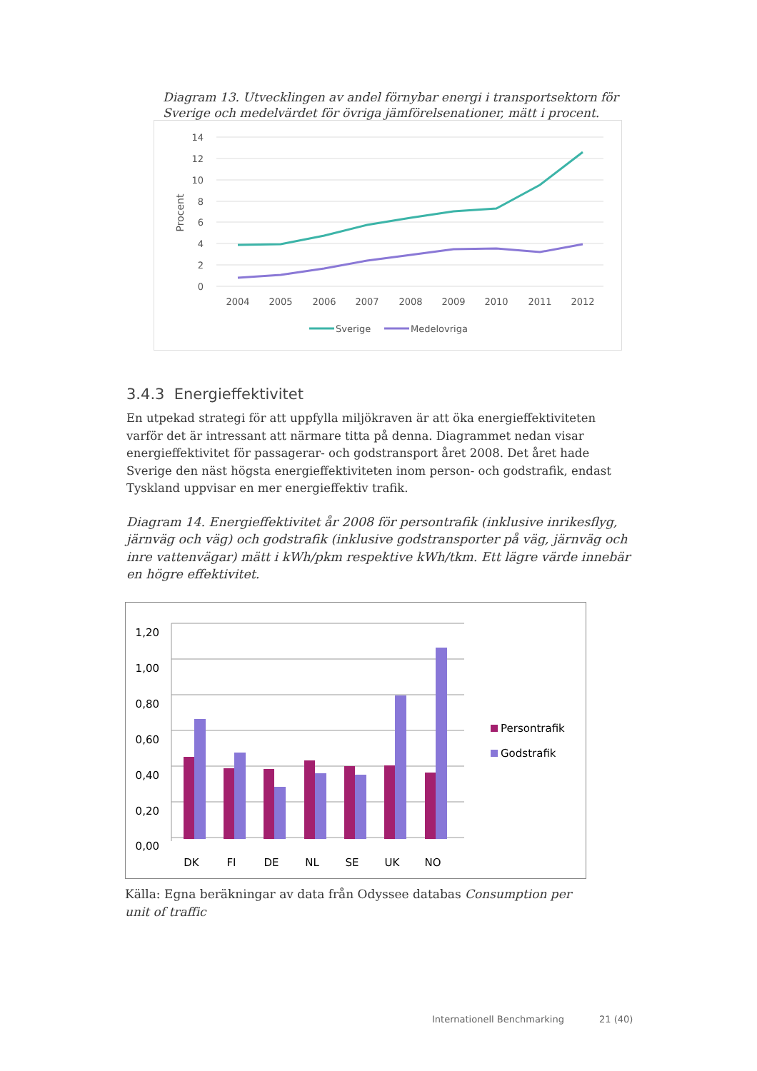Diagram 13. Utvecklingen av andel förnybar energi i transportsektorn för Sverige och medelvärdet för övriga jämförelsenationer, mätt i procent.
14
12
10
8
6
4
2
0
Procent
2004
2005
2006
2007
2008
2009
2010
2011
2012
Sverige
Medelovriga
3.4.3 Energieffektivitet
En utpekad strategi för att uppfylla miljökraven är att öka energieffektiviteten varför det är intressant att närmare titta på denna. Diagrammet nedan visar energieffektivitet för passagerar- och godstransport året 2008. Det året hade Sverige den näst högsta energieffektiviteten inom person- och godstrafik, endast Tyskland uppvisar en mer energieffektiv trafik.
Diagram 14. Energieffektivitet år 2008 för persontrafik (inklusive inrikesflyg, järnväg och väg) och godstrafik (inklusive godstransporter på väg, järnväg och inre vattenvägar) mätt i kWh/pkm respektive kWh/tkm. Ett lägre värde innebär en högre effektivitet.
1,20
1,00
0,80
0,60
0,40
0,20
0,00
DK
FI
DE
NL
SE
UK
NO
Persontrafik
Godstrafik
Källa: Egna beräkningar av data från Odyssee databas Consumption per unit of traffic
Internationell Benchmarking 21 (40)